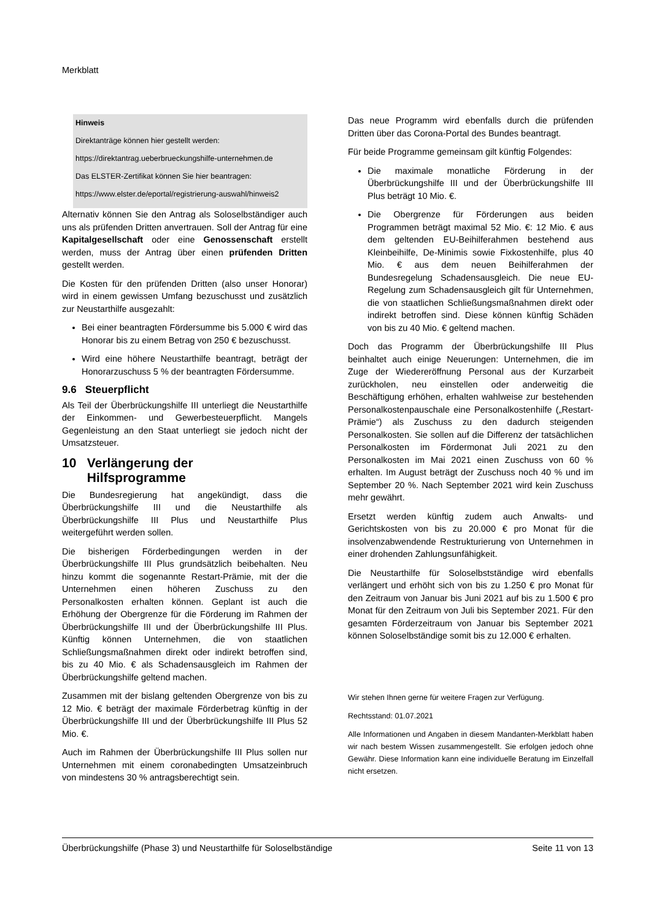Merkblatt
Hinweis
Direktanträge können hier gestellt werden:
https://direktantrag.ueberbrueckungshilfe-unternehmen.de
Das ELSTER-Zertifikat können Sie hier beantragen:
https://www.elster.de/eportal/registrierung-auswahl/hinweis2
Alternativ können Sie den Antrag als Soloselbständiger auch uns als prüfenden Dritten anvertrauen. Soll der Antrag für eine Kapitalgesellschaft oder eine Genossenschaft erstellt werden, muss der Antrag über einen prüfenden Dritten gestellt werden.
Die Kosten für den prüfenden Dritten (also unser Honorar) wird in einem gewissen Umfang bezuschusst und zusätzlich zur Neustarthilfe ausgezahlt:
Bei einer beantragten Fördersumme bis 5.000 € wird das Honorar bis zu einem Betrag von 250 € bezuschusst.
Wird eine höhere Neustarthilfe beantragt, beträgt der Honorarzuschuss 5 % der beantragten Fördersumme.
9.6 Steuerpflicht
Als Teil der Überbrückungshilfe III unterliegt die Neustarthilfe der Einkommen- und Gewerbesteuerpflicht. Mangels Gegenleistung an den Staat unterliegt sie jedoch nicht der Umsatzsteuer.
10 Verlängerung der
Hilfsprogramme
Die Bundesregierung hat angekündigt, dass die Überbrückungshilfe III und die Neustarthilfe als Überbrückungshilfe III Plus und Neustarthilfe Plus weitergeführt werden sollen.
Die bisherigen Förderbedingungen werden in der Überbrückungshilfe III Plus grundsätzlich beibehalten. Neu hinzu kommt die sogenannte Restart-Prämie, mit der die Unternehmen einen höheren Zuschuss zu den Personalkosten erhalten können. Geplant ist auch die Erhöhung der Obergrenze für die Förderung im Rahmen der Überbrückungshilfe III und der Überbrückungshilfe III Plus. Künftig können Unternehmen, die von staatlichen Schließungsmaßnahmen direkt oder indirekt betroffen sind, bis zu 40 Mio. € als Schadensausgleich im Rahmen der Überbrückungshilfe geltend machen.
Zusammen mit der bislang geltenden Obergrenze von bis zu 12 Mio. € beträgt der maximale Förderbetrag künftig in der Überbrückungshilfe III und der Überbrückungshilfe III Plus 52 Mio. €.
Auch im Rahmen der Überbrückungshilfe III Plus sollen nur Unternehmen mit einem coronabedingten Umsatzeinbruch von mindestens 30 % antragsberechtigt sein.
Das neue Programm wird ebenfalls durch die prüfenden Dritten über das Corona-Portal des Bundes beantragt.
Für beide Programme gemeinsam gilt künftig Folgendes:
Die maximale monatliche Förderung in der Überbrückungshilfe III und der Überbrückungshilfe III Plus beträgt 10 Mio. €.
Die Obergrenze für Förderungen aus beiden Programmen beträgt maximal 52 Mio. €: 12 Mio. € aus dem geltenden EU-Beihilferahmen bestehend aus Kleinbeihilfe, De-Minimis sowie Fixkostenhilfe, plus 40 Mio. € aus dem neuen Beihilferahmen der Bundesregelung Schadensausgleich. Die neue EU-Regelung zum Schadensausgleich gilt für Unternehmen, die von staatlichen Schließungsmaßnahmen direkt oder indirekt betroffen sind. Diese können künftig Schäden von bis zu 40 Mio. € geltend machen.
Doch das Programm der Überbrückungshilfe III Plus beinhaltet auch einige Neuerungen: Unternehmen, die im Zuge der Wiedereröffnung Personal aus der Kurzarbeit zurückholen, neu einstellen oder anderweitig die Beschäftigung erhöhen, erhalten wahlweise zur bestehenden Personalkostenpauschale eine Personalkostenhilfe („Restart-Prämie“) als Zuschuss zu den dadurch steigenden Personalkosten. Sie sollen auf die Differenz der tatsächlichen Personalkosten im Fördermonat Juli 2021 zu den Personalkosten im Mai 2021 einen Zuschuss von 60 % erhalten. Im August beträgt der Zuschuss noch 40 % und im September 20 %. Nach September 2021 wird kein Zuschuss mehr gewährt.
Ersetzt werden künftig zudem auch Anwalts- und Gerichtskosten von bis zu 20.000 € pro Monat für die insolvenzabwendende Restrukturierung von Unternehmen in einer drohenden Zahlungsunfähigkeit.
Die Neustarthilfe für Soloselbstständige wird ebenfalls verlängert und erhöht sich von bis zu 1.250 € pro Monat für den Zeitraum von Januar bis Juni 2021 auf bis zu 1.500 € pro Monat für den Zeitraum von Juli bis September 2021. Für den gesamten Förderzeitraum von Januar bis September 2021 können Soloselbständige somit bis zu 12.000 € erhalten.
Wir stehen Ihnen gerne für weitere Fragen zur Verfügung.
Rechtsstand: 01.07.2021
Alle Informationen und Angaben in diesem Mandanten-Merkblatt haben wir nach bestem Wissen zusammengestellt. Sie erfolgen jedoch ohne Gewähr. Diese Information kann eine individuelle Beratung im Einzelfall nicht ersetzen.
Überbrückungshilfe (Phase 3) und Neustarthilfe für Soloselbständige Seite 11 von 13